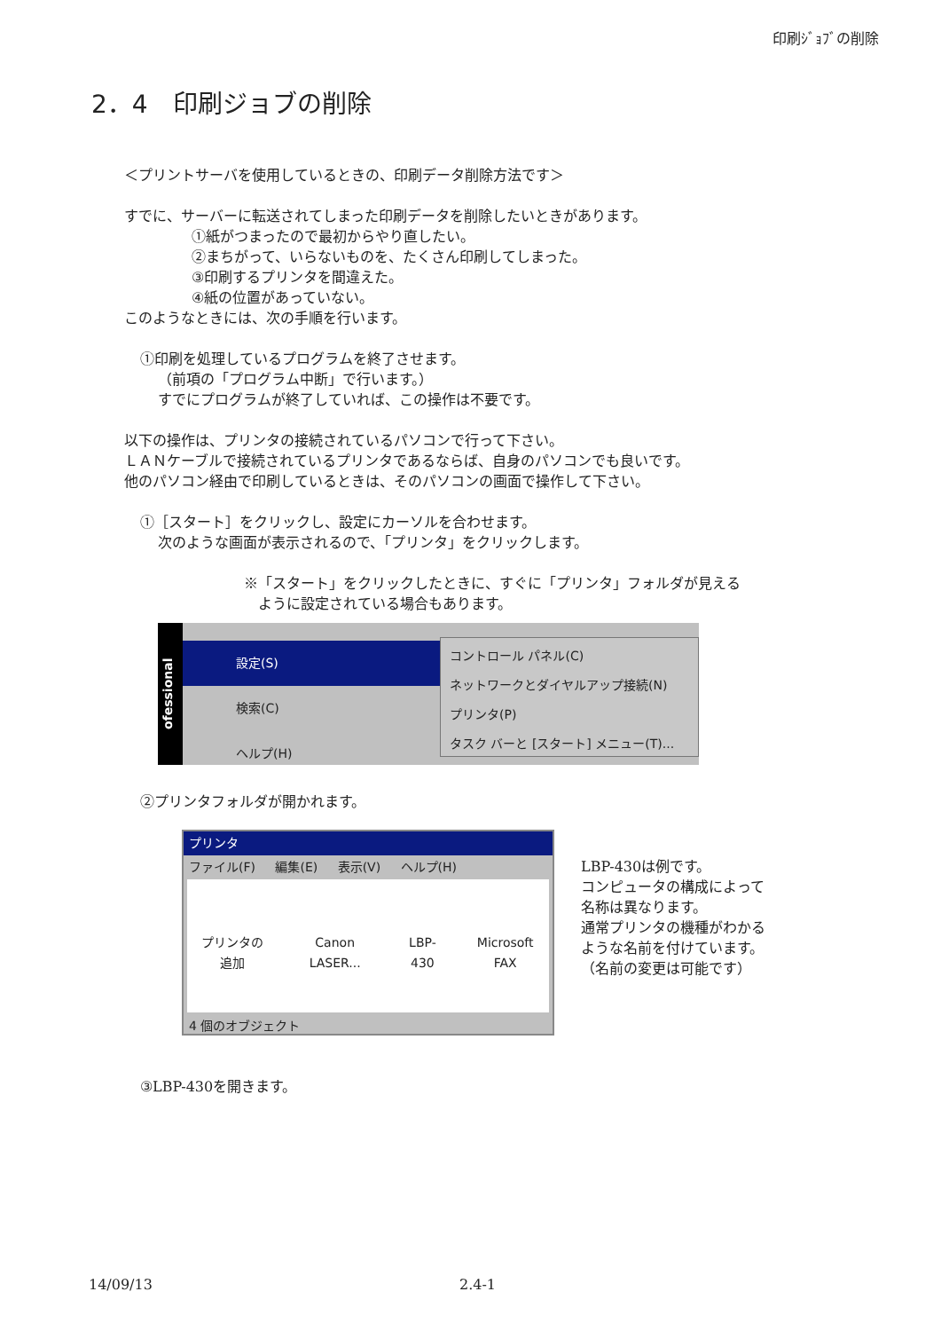印刷ｼﾞｮﾌﾞの削除
2．4　印刷ジョブの削除
＜プリントサーバを使用しているときの、印刷データ削除方法です＞
すでに、サーバーに転送されてしまった印刷データを削除したいときがあります。
①紙がつまったので最初からやり直したい。
②まちがって、いらないものを、たくさん印刷してしまった。
③印刷するプリンタを間違えた。
④紙の位置があっていない。
このようなときには、次の手順を行います。
①印刷を処理しているプログラムを終了させます。
（前項の「プログラム中断」で行います。）
すでにプログラムが終了していれば、この操作は不要です。
以下の操作は、プリンタの接続されているパソコンで行って下さい。
ＬＡＮケーブルで接続されているプリンタであるならば、自身のパソコンでも良いです。
他のパソコン経由で印刷しているときは、そのパソコンの画面で操作して下さい。
①［スタート］をクリックし、設定にカーソルを合わせます。
次のような画面が表示されるので、「プリンタ」をクリックします。
※「スタート」をクリックしたときに、すぐに「プリンタ」フォルダが見える
　ように設定されている場合もあります。
ofessional
設定(S)
検索(C)
ヘルプ(H)
コントロール パネル(C)
ネットワークとダイヤルアップ接続(N)
プリンタ(P)
タスク バーと [スタート] メニュー(T)...
②プリンタフォルダが開かれます。
プリンタ
ファイル(F) 編集(E) 表示(V) ヘルプ(H)
プリンタの追加 Canon LASER... LBP-430 Microsoft FAX
4 個のオブジェクト
LBP-430は例です。
コンピュータの構成によって
名称は異なります。
通常プリンタの機種がわかる
ような名前を付けています。
（名前の変更は可能です）
③LBP-430を開きます。
14/09/13 2.4-1